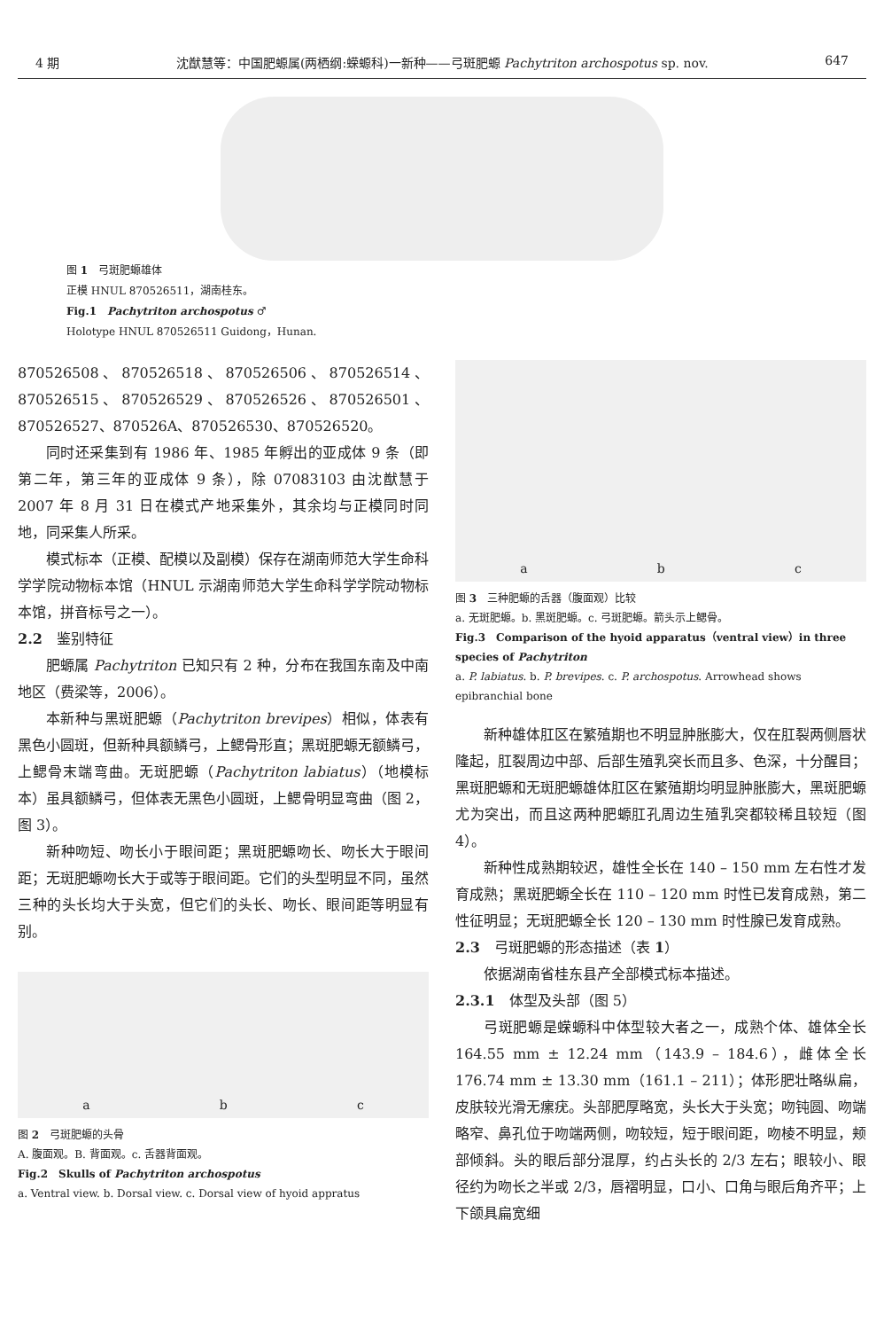4 期 沈猷慧等：中国肥螈属(两栖纲:蝾螈科)一新种——弓斑肥螈 Pachytriton archospotus sp. nov. 647
图 1　弓斑肥螈雄体
正模 HNUL 870526511，湖南桂东。
Fig.1　Pachytriton archospotus ♂
Holotype HNUL 870526511 Guidong，Hunan.
870526508、870526518、870526506、870526514、870526515、870526529、870526526、870526501、870526527、870526A、870526530、870526520。
同时还采集到有 1986 年、1985 年孵出的亚成体 9 条（即第二年，第三年的亚成体 9 条），除 07083103 由沈猷慧于 2007 年 8 月 31 日在模式产地采集外，其余均与正模同时同地，同采集人所采。
模式标本（正模、配模以及副模）保存在湖南师范大学生命科学学院动物标本馆（HNUL 示湖南师范大学生命科学学院动物标本馆，拼音标号之一）。
2.2　鉴别特征
肥螈属 Pachytriton 已知只有 2 种，分布在我国东南及中南地区（费梁等，2006）。
本新种与黑斑肥螈（Pachytriton brevipes）相似，体表有黑色小圆斑，但新种具额鳞弓，上鳃骨形直；黑斑肥螈无额鳞弓，上鳃骨末端弯曲。无斑肥螈（Pachytriton labiatus）（地模标本）虽具额鳞弓，但体表无黑色小圆斑，上鳃骨明显弯曲（图 2，图 3）。
新种吻短、吻长小于眼间距；黑斑肥螈吻长、吻长大于眼间距；无斑肥螈吻长大于或等于眼间距。它们的头型明显不同，虽然三种的头长均大于头宽，但它们的头长、吻长、眼间距等明显有别。
a b c
图 2　弓斑肥螈的头骨
A. 腹面观。B. 背面观。c. 舌器背面观。
Fig.2　Skulls of Pachytriton archospotus
a. Ventral view. b. Dorsal view. c. Dorsal view of hyoid appratus
a b c
图 3　三种肥螈的舌器（腹面观）比较
a. 无斑肥螈。b. 黑斑肥螈。c. 弓斑肥螈。箭头示上鳃骨。
Fig.3　Comparison of the hyoid apparatus（ventral view）in three species of Pachytriton
a. P. labiatus. b. P. brevipes. c. P. archospotus. Arrowhead shows epibranchial bone
新种雄体肛区在繁殖期也不明显肿胀膨大，仅在肛裂两侧唇状隆起，肛裂周边中部、后部生殖乳突长而且多、色深，十分醒目；黑斑肥螈和无斑肥螈雄体肛区在繁殖期均明显肿胀膨大，黑斑肥螈尤为突出，而且这两种肥螈肛孔周边生殖乳突都较稀且较短（图 4）。
新种性成熟期较迟，雄性全长在 140 – 150 mm 左右性才发育成熟；黑斑肥螈全长在 110 – 120 mm 时性已发育成熟，第二性征明显；无斑肥螈全长 120 – 130 mm 时性腺已发育成熟。
2.3　弓斑肥螈的形态描述（表 1）
依据湖南省桂东县产全部模式标本描述。
2.3.1　体型及头部（图 5）
弓斑肥螈是蝾螈科中体型较大者之一，成熟个体、雄体全长 164.55 mm ± 12.24 mm（143.9 – 184.6），雌体全长 176.74 mm ± 13.30 mm（161.1 – 211）；体形肥壮略纵扁，皮肤较光滑无瘰疣。头部肥厚略宽，头长大于头宽；吻钝圆、吻端略窄、鼻孔位于吻端两侧，吻较短，短于眼间距，吻棱不明显，颊部倾斜。头的眼后部分混厚，约占头长的 2/3 左右；眼较小、眼径约为吻长之半或 2/3，唇褶明显，口小、口角与眼后角齐平；上下颌具扁宽细